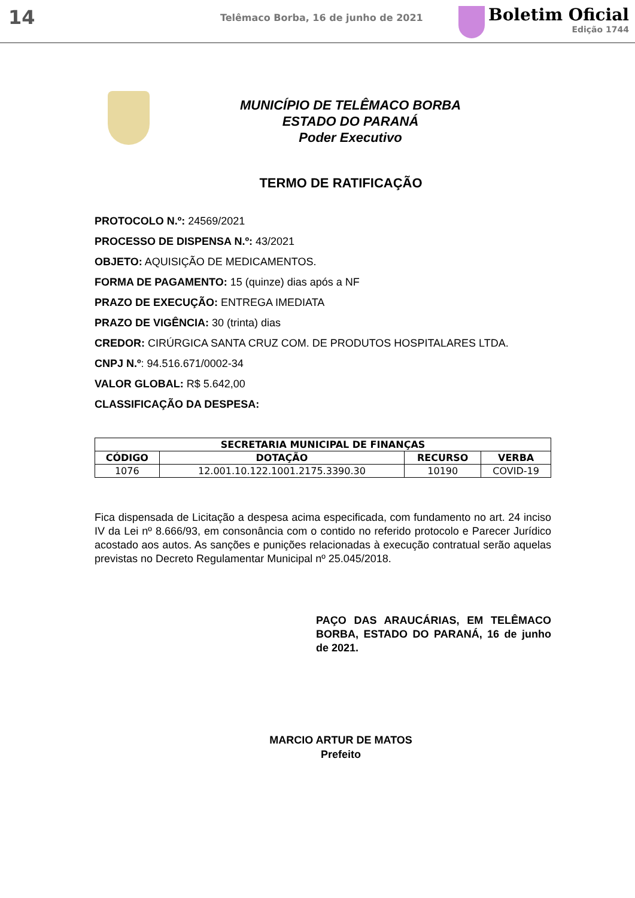14
Telêmaco Borba, 16 de junho de 2021
Boletim Oficial
Edição 1744
MUNICÍPIO DE TELÊMACO BORBA
ESTADO DO PARANÁ
Poder Executivo
TERMO DE RATIFICAÇÃO
PROTOCOLO N.º: 24569/2021
PROCESSO DE DISPENSA N.º: 43/2021
OBJETO: AQUISIÇÃO DE MEDICAMENTOS.
FORMA DE PAGAMENTO: 15 (quinze) dias após a NF
PRAZO DE EXECUÇÃO: ENTREGA IMEDIATA
PRAZO DE VIGÊNCIA: 30 (trinta) dias
CREDOR: CIRÚRGICA SANTA CRUZ COM. DE PRODUTOS HOSPITALARES LTDA.
CNPJ N.º: 94.516.671/0002-34
VALOR GLOBAL: R$ 5.642,00
CLASSIFICAÇÃO DA DESPESA:
| SECRETARIA MUNICIPAL DE FINANÇAS | | | |
| --- | --- | --- | --- |
| CÓDIGO | DOTAÇÃO | RECURSO | VERBA |
| 1076 | 12.001.10.122.1001.2175.3390.30 | 10190 | COVID-19 |
Fica dispensada de Licitação a despesa acima especificada, com fundamento no art. 24 inciso IV da Lei nº 8.666/93, em consonância com o contido no referido protocolo e Parecer Jurídico acostado aos autos. As sanções e punições relacionadas à execução contratual serão aquelas previstas no Decreto Regulamentar Municipal nº 25.045/2018.
PAÇO DAS ARAUCÁRIAS, EM TELÊMACO BORBA, ESTADO DO PARANÁ, 16 de junho de 2021.
MARCIO ARTUR DE MATOS
Prefeito